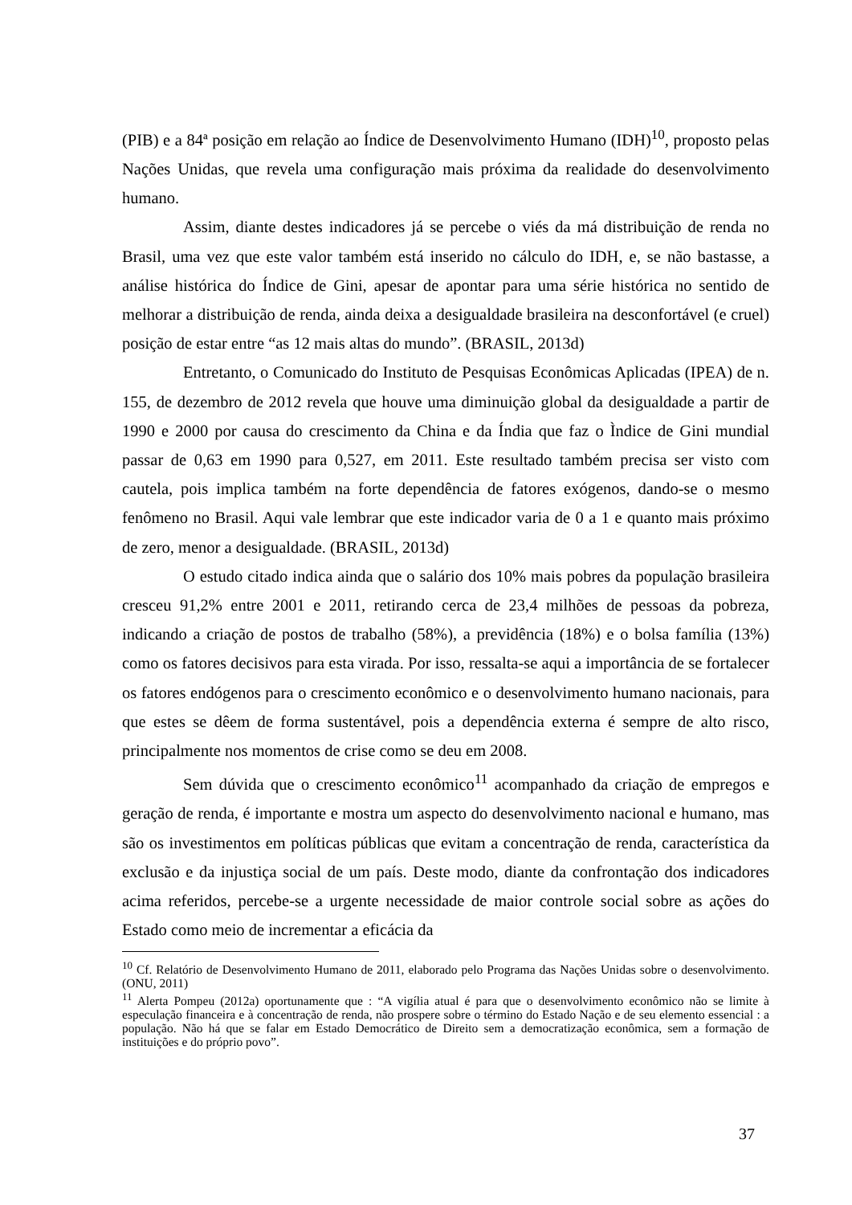(PIB) e a 84ª posição em relação ao Índice de Desenvolvimento Humano (IDH)<sup>10</sup>, proposto pelas Nações Unidas, que revela uma configuração mais próxima da realidade do desenvolvimento humano.
Assim, diante destes indicadores já se percebe o viés da má distribuição de renda no Brasil, uma vez que este valor também está inserido no cálculo do IDH, e, se não bastasse, a análise histórica do Índice de Gini, apesar de apontar para uma série histórica no sentido de melhorar a distribuição de renda, ainda deixa a desigualdade brasileira na desconfortável (e cruel) posição de estar entre “as 12 mais altas do mundo”. (BRASIL, 2013d)
Entretanto, o Comunicado do Instituto de Pesquisas Econômicas Aplicadas (IPEA) de n. 155, de dezembro de 2012 revela que houve uma diminuição global da desigualdade a partir de 1990 e 2000 por causa do crescimento da China e da Índia que faz o Ìndice de Gini mundial passar de 0,63 em 1990 para 0,527, em 2011. Este resultado também precisa ser visto com cautela, pois implica também na forte dependência de fatores exógenos, dando-se o mesmo fenômeno no Brasil. Aqui vale lembrar que este indicador varia de 0 a 1 e quanto mais próximo de zero, menor a desigualdade. (BRASIL, 2013d)
O estudo citado indica ainda que o salário dos 10% mais pobres da população brasileira cresceu 91,2% entre 2001 e 2011, retirando cerca de 23,4 milhões de pessoas da pobreza, indicando a criação de postos de trabalho (58%), a previdência (18%) e o bolsa família (13%) como os fatores decisivos para esta virada. Por isso, ressalta-se aqui a importância de se fortalecer os fatores endógenos para o crescimento econômico e o desenvolvimento humano nacionais, para que estes se dêem de forma sustentável, pois a dependência externa é sempre de alto risco, principalmente nos momentos de crise como se deu em 2008.
Sem dúvida que o crescimento econômico<sup>11</sup> acompanhado da criação de empregos e geração de renda, é importante e mostra um aspecto do desenvolvimento nacional e humano, mas são os investimentos em políticas públicas que evitam a concentração de renda, característica da exclusão e da injustiça social de um país. Deste modo, diante da confrontação dos indicadores acima referidos, percebe-se a urgente necessidade de maior controle social sobre as ações do Estado como meio de incrementar a eficácia da
<sup>10</sup> Cf. Relatório de Desenvolvimento Humano de 2011, elaborado pelo Programa das Nações Unidas sobre o desenvolvimento. (ONU, 2011)
<sup>11</sup> Alerta Pompeu (2012a) oportunamente que : “A vigília atual é para que o desenvolvimento econômico não se limite à especulação financeira e à concentração de renda, não prospere sobre o término do Estado Nação e de seu elemento essencial : a população. Não há que se falar em Estado Democrático de Direito sem a democratização econômica, sem a formação de instituições e do próprio povo”.
37